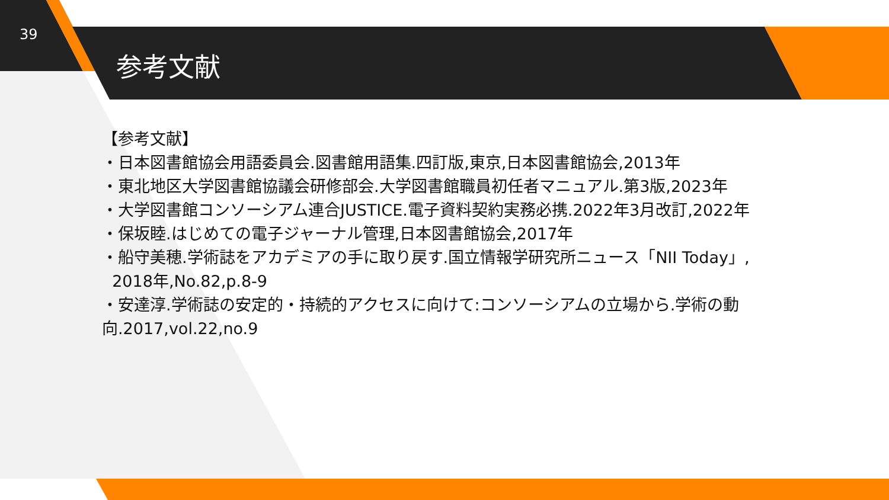39
参考文献
【参考文献】
・日本図書館協会用語委員会.図書館用語集.四訂版,東京,日本図書館協会,2013年
・東北地区大学図書館協議会研修部会.大学図書館職員初任者マニュアル.第3版,2023年
・大学図書館コンソーシアム連合JUSTICE.電子資料契約実務必携.2022年3月改訂,2022年
・保坂睦.はじめての電子ジャーナル管理,日本図書館協会,2017年
・船守美穂.学術誌をアカデミアの手に取り戻す.国立情報学研究所ニュース「NII Today」,
2018年,No.82,p.8-9
・安達淳.学術誌の安定的・持続的アクセスに向けて:コンソーシアムの立場から.学術の動向.2017,vol.22,no.9